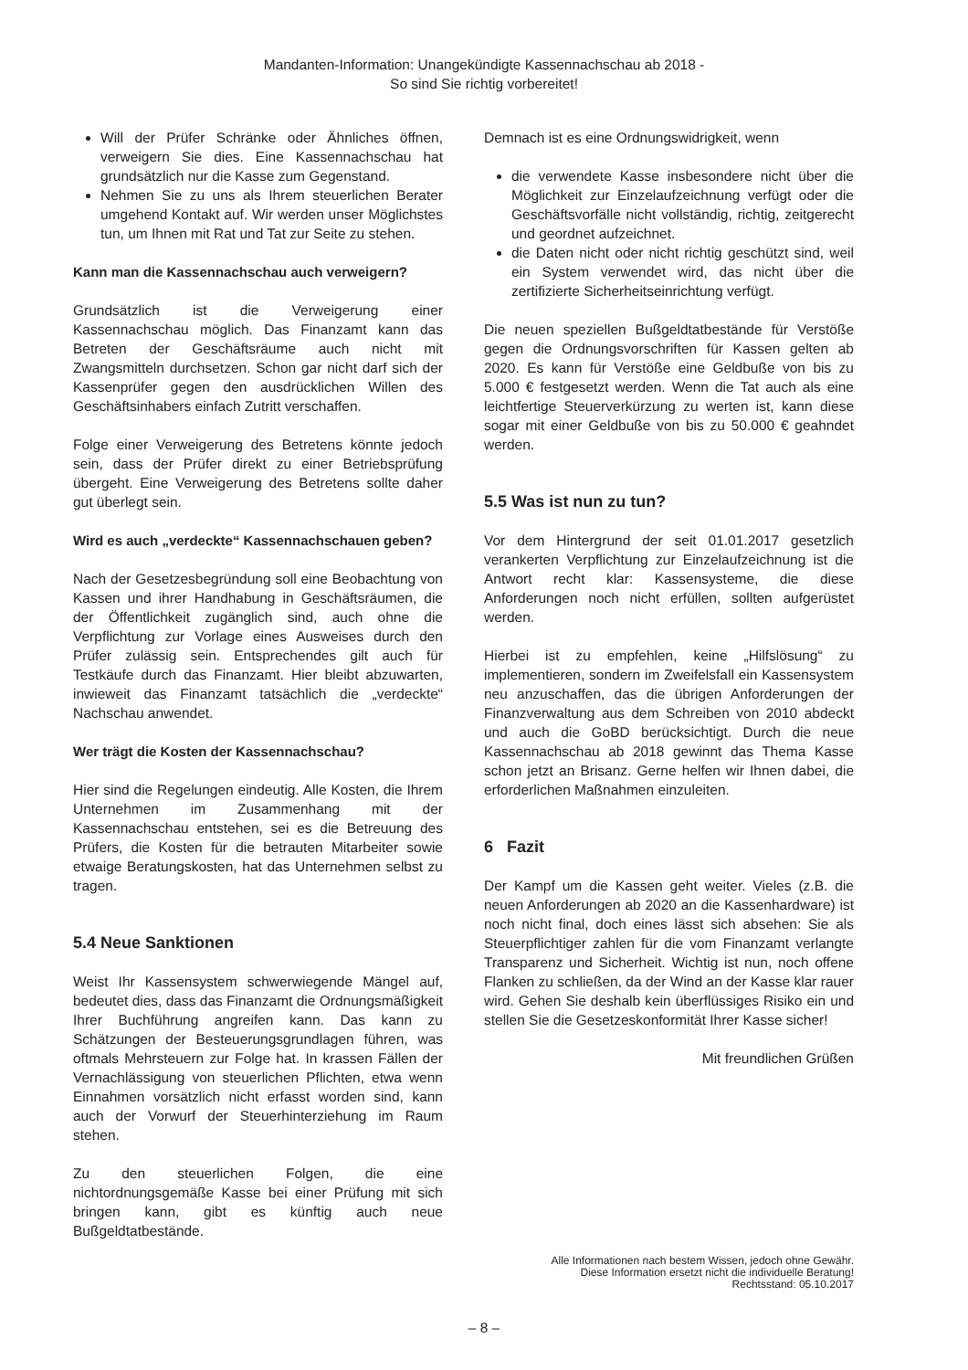Mandanten-Information: Unangekündigte Kassennachschau ab 2018 -
So sind Sie richtig vorbereitet!
Will der Prüfer Schränke oder Ähnliches öffnen, verweigern Sie dies. Eine Kassennachschau hat grundsätzlich nur die Kasse zum Gegenstand.
Nehmen Sie zu uns als Ihrem steuerlichen Berater umgehend Kontakt auf. Wir werden unser Möglichstes tun, um Ihnen mit Rat und Tat zur Seite zu stehen.
Kann man die Kassennachschau auch verweigern?
Grundsätzlich ist die Verweigerung einer Kassennachschau möglich. Das Finanzamt kann das Betreten der Geschäftsräume auch nicht mit Zwangsmitteln durchsetzen. Schon gar nicht darf sich der Kassenprüfer gegen den ausdrücklichen Willen des Geschäftsinhabers einfach Zutritt verschaffen.
Folge einer Verweigerung des Betretens könnte jedoch sein, dass der Prüfer direkt zu einer Betriebsprüfung übergeht. Eine Verweigerung des Betretens sollte daher gut überlegt sein.
Wird es auch „verdeckte“ Kassennachschauen geben?
Nach der Gesetzesbegründung soll eine Beobachtung von Kassen und ihrer Handhabung in Geschäftsräumen, die der Öffentlichkeit zugänglich sind, auch ohne die Verpflichtung zur Vorlage eines Ausweises durch den Prüfer zulässig sein. Entsprechendes gilt auch für Testkäufe durch das Finanzamt. Hier bleibt abzuwarten, inwieweit das Finanzamt tatsächlich die „verdeckte“ Nachschau anwendet.
Wer trägt die Kosten der Kassennachschau?
Hier sind die Regelungen eindeutig. Alle Kosten, die Ihrem Unternehmen im Zusammenhang mit der Kassennachschau entstehen, sei es die Betreuung des Prüfers, die Kosten für die betrauten Mitarbeiter sowie etwaige Beratungskosten, hat das Unternehmen selbst zu tragen.
5.4 Neue Sanktionen
Weist Ihr Kassensystem schwerwiegende Mängel auf, bedeutet dies, dass das Finanzamt die Ordnungsmäßigkeit Ihrer Buchführung angreifen kann. Das kann zu Schätzungen der Besteuerungsgrundlagen führen, was oftmals Mehrsteuern zur Folge hat. In krassen Fällen der Vernachlässigung von steuerlichen Pflichten, etwa wenn Einnahmen vorsätzlich nicht erfasst worden sind, kann auch der Vorwurf der Steuerhinterziehung im Raum stehen.
Zu den steuerlichen Folgen, die eine nichtordnungsgemäße Kasse bei einer Prüfung mit sich bringen kann, gibt es künftig auch neue Bußgeldtatbestände.
Demnach ist es eine Ordnungswidrigkeit, wenn
die verwendete Kasse insbesondere nicht über die Möglichkeit zur Einzelaufzeichnung verfügt oder die Geschäftsvorfälle nicht vollständig, richtig, zeitgerecht und geordnet aufzeichnet.
die Daten nicht oder nicht richtig geschützt sind, weil ein System verwendet wird, das nicht über die zertifizierte Sicherheitseinrichtung verfügt.
Die neuen speziellen Bußgeldtatbestände für Verstöße gegen die Ordnungsvorschriften für Kassen gelten ab 2020. Es kann für Verstöße eine Geldbuße von bis zu 5.000 € festgesetzt werden. Wenn die Tat auch als eine leichtfertige Steuerverkürzung zu werten ist, kann diese sogar mit einer Geldbuße von bis zu 50.000 € geahndet werden.
5.5 Was ist nun zu tun?
Vor dem Hintergrund der seit 01.01.2017 gesetzlich verankerten Verpflichtung zur Einzelaufzeichnung ist die Antwort recht klar: Kassensysteme, die diese Anforderungen noch nicht erfüllen, sollten aufgerüstet werden.
Hierbei ist zu empfehlen, keine „Hilfslösung“ zu implementieren, sondern im Zweifelsfall ein Kassensystem neu anzuschaffen, das die übrigen Anforderungen der Finanzverwaltung aus dem Schreiben von 2010 abdeckt und auch die GoBD berücksichtigt. Durch die neue Kassennachschau ab 2018 gewinnt das Thema Kasse schon jetzt an Brisanz. Gerne helfen wir Ihnen dabei, die erforderlichen Maßnahmen einzuleiten.
6 Fazit
Der Kampf um die Kassen geht weiter. Vieles (z.B. die neuen Anforderungen ab 2020 an die Kassenhardware) ist noch nicht final, doch eines lässt sich absehen: Sie als Steuerpflichtiger zahlen für die vom Finanzamt verlangte Transparenz und Sicherheit. Wichtig ist nun, noch offene Flanken zu schließen, da der Wind an der Kasse klar rauer wird. Gehen Sie deshalb kein überflüssiges Risiko ein und stellen Sie die Gesetzeskonformität Ihrer Kasse sicher!
Mit freundlichen Grüßen
Alle Informationen nach bestem Wissen, jedoch ohne Gewähr.
Diese Information ersetzt nicht die individuelle Beratung!
Rechtsstand: 05.10.2017
– 8 –